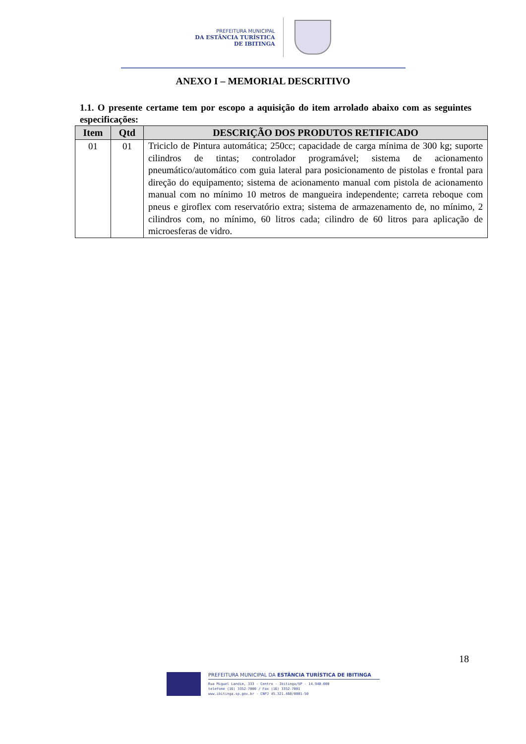PREFEITURA MUNICIPAL
DA ESTÂNCIA TURÍSTICA
DE IBITINGA
ANEXO I – MEMORIAL DESCRITIVO
1.1. O presente certame tem por escopo a aquisição do item arrolado abaixo com as seguintes especificações:
| Item | Qtd | DESCRIÇÃO DOS PRODUTOS RETIFICADO |
| --- | --- | --- |
| 01 | 01 | Triciclo de Pintura automática; 250cc; capacidade de carga mínima de 300 kg; suporte cilindros de tintas; controlador programável; sistema de acionamento pneumático/automático com guia lateral para posicionamento de pistolas e frontal para direção do equipamento; sistema de acionamento manual com pistola de acionamento manual com no mínimo 10 metros de mangueira independente; carreta reboque com pneus e giroflex com reservatório extra; sistema de armazenamento de, no mínimo, 2 cilindros com, no mínimo, 60 litros cada; cilindro de 60 litros para aplicação de microesferas de vidro. |
18
PREFEITURA MUNICIPAL DA ESTÂNCIA TURÍSTICA DE IBITINGA
Rua Miguel Landim, 333 - Centro - Ibitinga/SP - 14.940-000
telefone (16) 3352-7000 / Fax (16) 3352-7001
www.ibitinga.sp.gov.br - CNPJ 45.321.460/0001-50